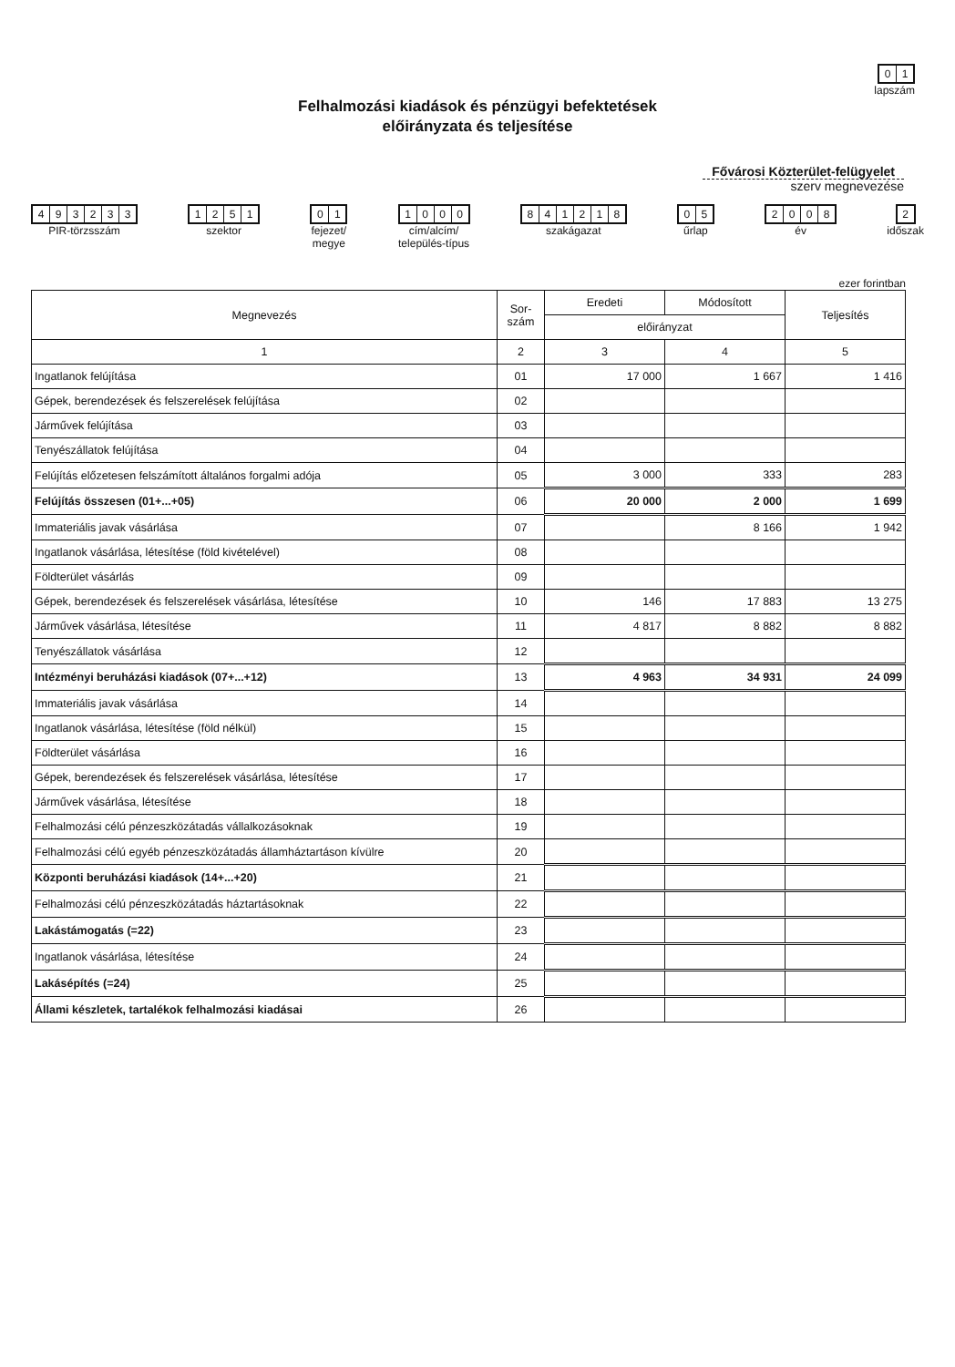01
lapszám
Felhalmozási kiadások és pénzügyi befektetések
előirányzata és teljesítése
Fővárosi Közterület-felügyelet
szerv megnevezése
493233
PIR-törzsszám
1251
szektor
01
fejezet/
megye
1000
cím/alcím/
település-típus
841218
szakágazat
05
űrlap
2008
év
2
időszak
ezer forintban
| Megnevezés | Sor- szám | Eredeti | Módosított | Teljesítés |
| --- | --- | --- | --- | --- |
| | | előirányzat | | |
| 1 | 2 | 3 | 4 | 5 |
| Ingatlanok felújítása | 01 | 17 000 | 1 667 | 1 416 |
| Gépek, berendezések és felszerelések felújítása | 02 | | | |
| Járművek felújítása | 03 | | | |
| Tenyészállatok felújítása | 04 | | | |
| Felújítás előzetesen felszámított általános forgalmi adója | 05 | 3 000 | 333 | 283 |
| Felújítás összesen (01+...+05) | 06 | 20 000 | 2 000 | 1 699 |
| Immateriális javak vásárlása | 07 | | 8 166 | 1 942 |
| Ingatlanok vásárlása, létesítése (föld kivételével) | 08 | | | |
| Földterület vásárlás | 09 | | | |
| Gépek, berendezések és felszerelések vásárlása, létesítése | 10 | 146 | 17 883 | 13 275 |
| Járművek vásárlása, létesítése | 11 | 4 817 | 8 882 | 8 882 |
| Tenyészállatok vásárlása | 12 | | | |
| Intézményi beruházási kiadások (07+...+12) | 13 | 4 963 | 34 931 | 24 099 |
| Immateriális javak vásárlása | 14 | | | |
| Ingatlanok vásárlása, létesítése (föld nélkül) | 15 | | | |
| Földterület vásárlása | 16 | | | |
| Gépek, berendezések és felszerelések vásárlása, létesítése | 17 | | | |
| Járművek vásárlása, létesítése | 18 | | | |
| Felhalmozási célú pénzeszközátadás vállalkozásoknak | 19 | | | |
| Felhalmozási célú egyéb pénzeszközátadás államháztartáson kívülre | 20 | | | |
| Központi beruházási kiadások (14+...+20) | 21 | | | |
| Felhalmozási célú pénzeszközátadás háztartásoknak | 22 | | | |
| Lakástámogatás (=22) | 23 | | | |
| Ingatlanok vásárlása, létesítése | 24 | | | |
| Lakásépítés (=24) | 25 | | | |
| Állami készletek, tartalékok felhalmozási kiadásai | 26 | | | |